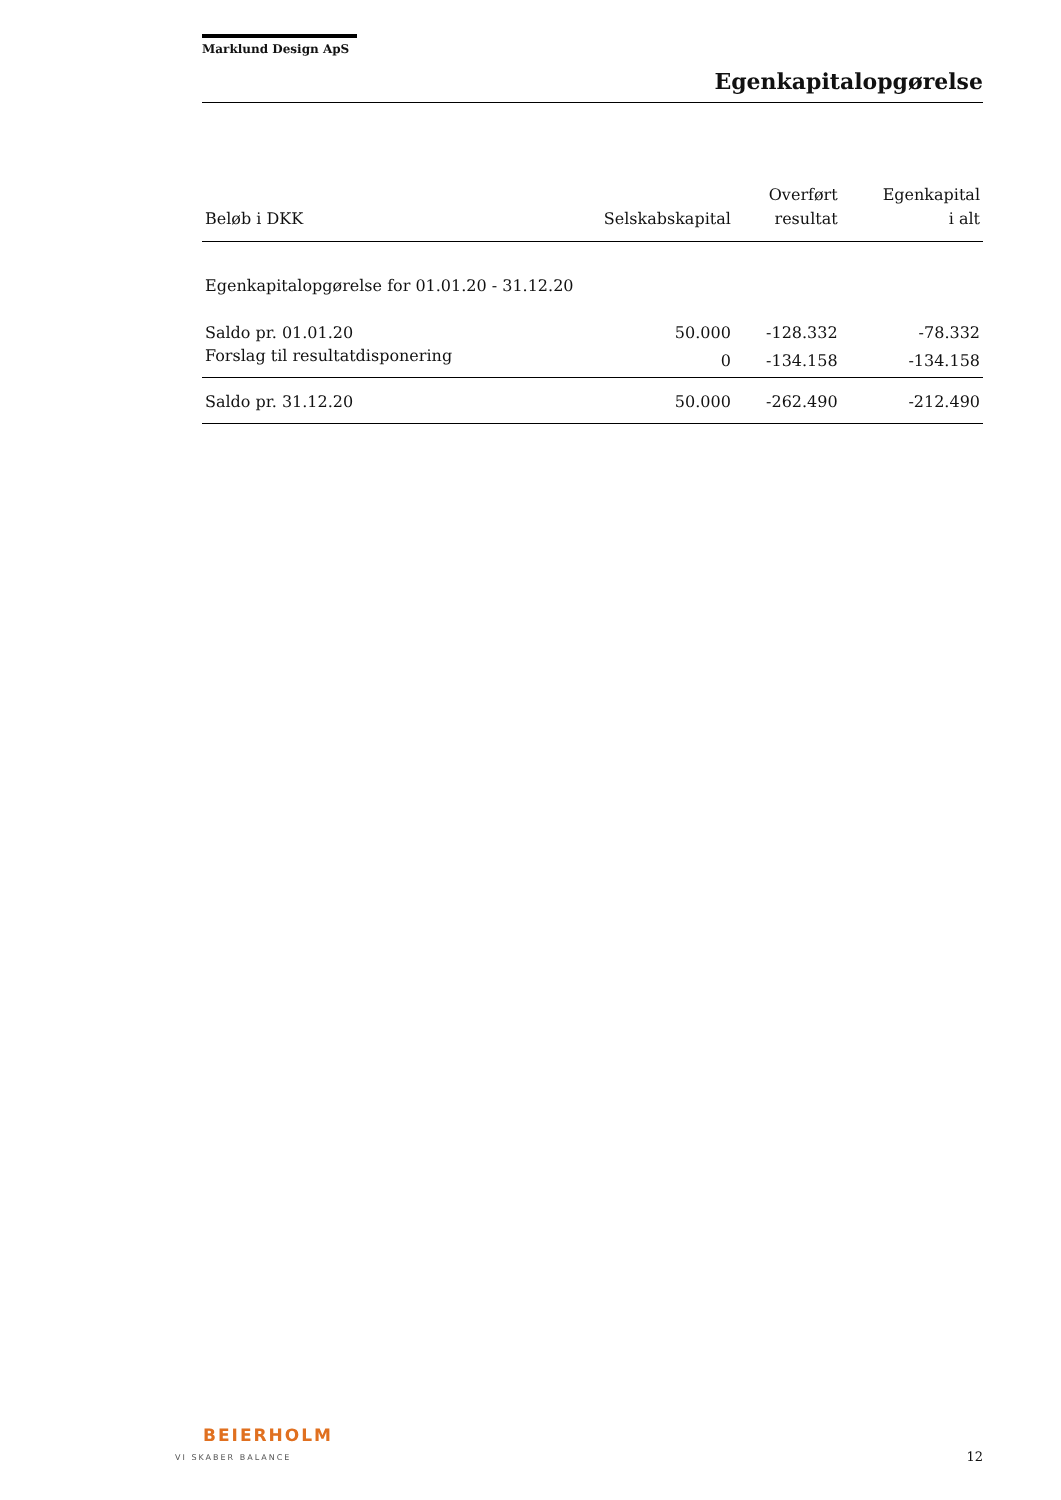Marklund Design ApS
Egenkapitalopgørelse
| Beløb i DKK | Selskabskapital | Overført resultat | Egenkapital i alt |
| --- | --- | --- | --- |
| Egenkapitalopgørelse for 01.01.20 - 31.12.20 | | | |
| Saldo pr. 01.01.20 | 50.000 | -128.332 | -78.332 |
| Forslag til resultatdisponering | 0 | -134.158 | -134.158 |
| Saldo pr. 31.12.20 | 50.000 | -262.490 | -212.490 |
BEIERHOLM
VI SKABER BALANCE
12